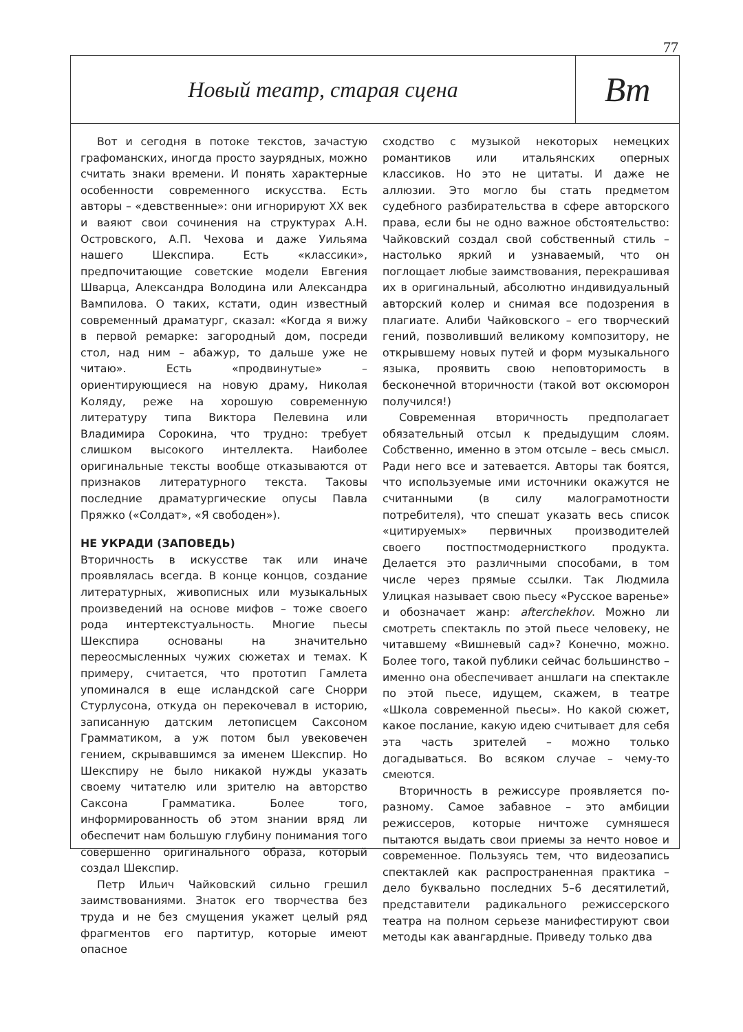77
Новый театр, старая сцена
Вm
Вот и сегодня в потоке текстов, зачастую графоманских, иногда просто заурядных, можно считать знаки времени. И понять характерные особенности современного искусства. Есть авторы – «девственные»: они игнорируют XX век и ваяют свои сочинения на структурах А.Н. Островского, А.П. Чехова и даже Уильяма нашего Шекспира. Есть «классики», предпочитающие советские модели Евгения Шварца, Александра Володина или Александра Вампилова. О таких, кстати, один известный современный драматург, сказал: «Когда я вижу в первой ремарке: загородный дом, посреди стол, над ним – абажур, то дальше уже не читаю». Есть «продвинутые» – ориентирующиеся на новую драму, Николая Коляду, реже на хорошую современную литературу типа Виктора Пелевина или Владимира Сорокина, что трудно: требует слишком высокого интеллекта. Наиболее оригинальные тексты вообще отказываются от признаков литературного текста. Таковы последние драматургические опусы Павла Пряжко («Солдат», «Я свободен»).
НЕ УКРАДИ (ЗАПОВЕДЬ)
Вторичность в искусстве так или иначе проявлялась всегда. В конце концов, создание литературных, живописных или музыкальных произведений на основе мифов – тоже своего рода интертекстуальность. Многие пьесы Шекспира основаны на значительно переосмысленных чужих сюжетах и темах. К примеру, считается, что прототип Гамлета упоминался в еще исландской саге Снорри Стурлусона, откуда он перекочевал в историю, записанную датским летописцем Саксоном Грамматиком, а уж потом был увековечен гением, скрывавшимся за именем Шекспир. Но Шекспиру не было никакой нужды указать своему читателю или зрителю на авторство Саксона Грамматика. Более того, информированность об этом знании вряд ли обеспечит нам большую глубину понимания того совершенно оригинального образа, который создал Шекспир.
Петр Ильич Чайковский сильно грешил заимствованиями. Знаток его творчества без труда и не без смущения укажет целый ряд фрагментов его партитур, которые имеют опасное
сходство с музыкой некоторых немецких романтиков или итальянских оперных классиков. Но это не цитаты. И даже не аллюзии. Это могло бы стать предметом судебного разбирательства в сфере авторского права, если бы не одно важное обстоятельство: Чайковский создал свой собственный стиль – настолько яркий и узнаваемый, что он поглощает любые заимствования, перекрашивая их в оригинальный, абсолютно индивидуальный авторский колер и снимая все подозрения в плагиате. Алиби Чайковского – его творческий гений, позволивший великому композитору, не открывшему новых путей и форм музыкального языка, проявить свою неповторимость в бесконечной вторичности (такой вот оксюморон получился!)
Современная вторичность предполагает обязательный отсыл к предыдущим слоям. Собственно, именно в этом отсыле – весь смысл. Ради него все и затевается. Авторы так боятся, что используемые ими источники окажутся не считанными (в силу малограмотности потребителя), что спешат указать весь список «цитируемых» первичных производителей своего постпостмодернисткого продукта. Делается это различными способами, в том числе через прямые ссылки. Так Людмила Улицкая называет свою пьесу «Русское варенье» и обозначает жанр: afterchekhov. Можно ли смотреть спектакль по этой пьесе человеку, не читавшему «Вишневый сад»? Конечно, можно. Более того, такой публики сейчас большинство – именно она обеспечивает аншлаги на спектакле по этой пьесе, идущем, скажем, в театре «Школа современной пьесы». Но какой сюжет, какое послание, какую идею считывает для себя эта часть зрителей – можно только догадываться. Во всяком случае – чему-то смеются.
Вторичность в режиссуре проявляется по-разному. Самое забавное – это амбиции режиссеров, которые ничтоже сумняшеся пытаются выдать свои приемы за нечто новое и современное. Пользуясь тем, что видеозапись спектаклей как распространенная практика – дело буквально последних 5–6 десятилетий, представители радикального режиссерского театра на полном серьезе манифестируют свои методы как авангардные. Приведу только два